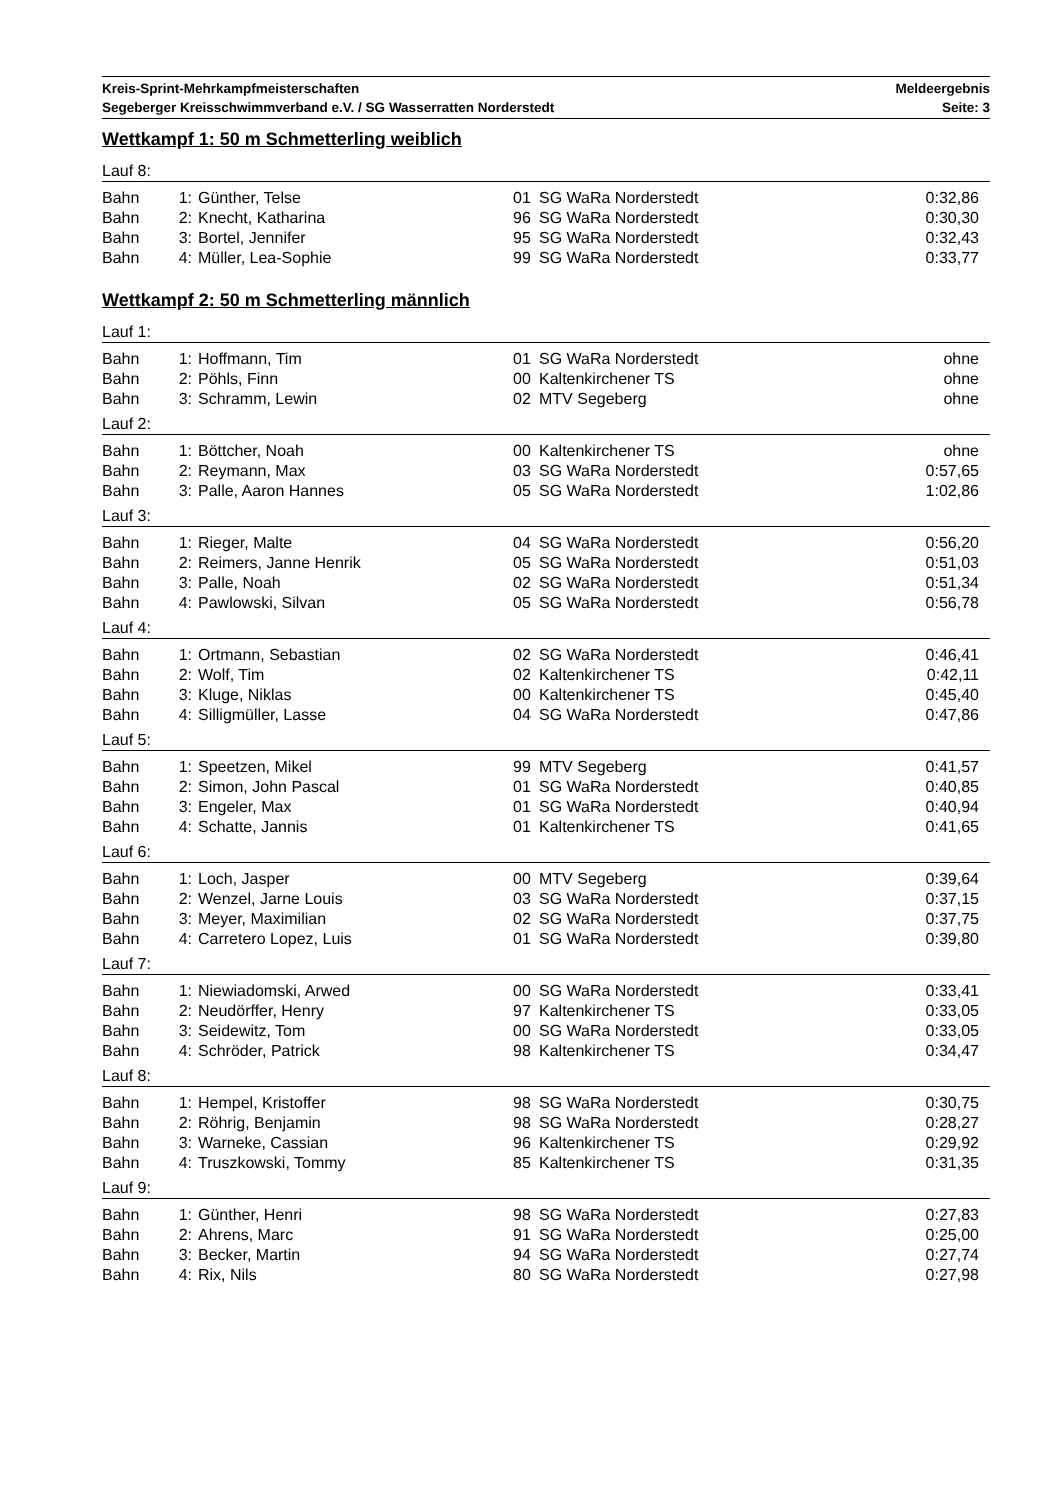Kreis-Sprint-Mehrkampfmeisterschaften
Segeberger Kreisschwimmverband e.V. / SG Wasserratten Norderstedt
Meldeergebnis
Seite: 3
Wettkampf 1: 50 m Schmetterling weiblich
Lauf 8:
| Bahn | 1: | Günther, Telse | 01 | SG WaRa Norderstedt | 0:32,86 |
| Bahn | 2: | Knecht, Katharina | 96 | SG WaRa Norderstedt | 0:30,30 |
| Bahn | 3: | Bortel, Jennifer | 95 | SG WaRa Norderstedt | 0:32,43 |
| Bahn | 4: | Müller, Lea-Sophie | 99 | SG WaRa Norderstedt | 0:33,77 |
Wettkampf 2: 50 m Schmetterling männlich
Lauf 1:
| Bahn | 1: | Hoffmann, Tim | 01 | SG WaRa Norderstedt | ohne |
| Bahn | 2: | Pöhls, Finn | 00 | Kaltenkirchener TS | ohne |
| Bahn | 3: | Schramm, Lewin | 02 | MTV Segeberg | ohne |
Lauf 2:
| Bahn | 1: | Böttcher, Noah | 00 | Kaltenkirchener TS | ohne |
| Bahn | 2: | Reymann, Max | 03 | SG WaRa Norderstedt | 0:57,65 |
| Bahn | 3: | Palle, Aaron Hannes | 05 | SG WaRa Norderstedt | 1:02,86 |
Lauf 3:
| Bahn | 1: | Rieger, Malte | 04 | SG WaRa Norderstedt | 0:56,20 |
| Bahn | 2: | Reimers, Janne Henrik | 05 | SG WaRa Norderstedt | 0:51,03 |
| Bahn | 3: | Palle, Noah | 02 | SG WaRa Norderstedt | 0:51,34 |
| Bahn | 4: | Pawlowski, Silvan | 05 | SG WaRa Norderstedt | 0:56,78 |
Lauf 4:
| Bahn | 1: | Ortmann, Sebastian | 02 | SG WaRa Norderstedt | 0:46,41 |
| Bahn | 2: | Wolf, Tim | 02 | Kaltenkirchener TS | 0:42,11 |
| Bahn | 3: | Kluge, Niklas | 00 | Kaltenkirchener TS | 0:45,40 |
| Bahn | 4: | Silligmüller, Lasse | 04 | SG WaRa Norderstedt | 0:47,86 |
Lauf 5:
| Bahn | 1: | Speetzen, Mikel | 99 | MTV Segeberg | 0:41,57 |
| Bahn | 2: | Simon, John Pascal | 01 | SG WaRa Norderstedt | 0:40,85 |
| Bahn | 3: | Engeler, Max | 01 | SG WaRa Norderstedt | 0:40,94 |
| Bahn | 4: | Schatte, Jannis | 01 | Kaltenkirchener TS | 0:41,65 |
Lauf 6:
| Bahn | 1: | Loch, Jasper | 00 | MTV Segeberg | 0:39,64 |
| Bahn | 2: | Wenzel, Jarne Louis | 03 | SG WaRa Norderstedt | 0:37,15 |
| Bahn | 3: | Meyer, Maximilian | 02 | SG WaRa Norderstedt | 0:37,75 |
| Bahn | 4: | Carretero Lopez, Luis | 01 | SG WaRa Norderstedt | 0:39,80 |
Lauf 7:
| Bahn | 1: | Niewiadomski, Arwed | 00 | SG WaRa Norderstedt | 0:33,41 |
| Bahn | 2: | Neudörffer, Henry | 97 | Kaltenkirchener TS | 0:33,05 |
| Bahn | 3: | Seidewitz, Tom | 00 | SG WaRa Norderstedt | 0:33,05 |
| Bahn | 4: | Schröder, Patrick | 98 | Kaltenkirchener TS | 0:34,47 |
Lauf 8:
| Bahn | 1: | Hempel, Kristoffer | 98 | SG WaRa Norderstedt | 0:30,75 |
| Bahn | 2: | Röhrig, Benjamin | 98 | SG WaRa Norderstedt | 0:28,27 |
| Bahn | 3: | Warneke, Cassian | 96 | Kaltenkirchener TS | 0:29,92 |
| Bahn | 4: | Truszkowski, Tommy | 85 | Kaltenkirchener TS | 0:31,35 |
Lauf 9:
| Bahn | 1: | Günther, Henri | 98 | SG WaRa Norderstedt | 0:27,83 |
| Bahn | 2: | Ahrens, Marc | 91 | SG WaRa Norderstedt | 0:25,00 |
| Bahn | 3: | Becker, Martin | 94 | SG WaRa Norderstedt | 0:27,74 |
| Bahn | 4: | Rix, Nils | 80 | SG WaRa Norderstedt | 0:27,98 |